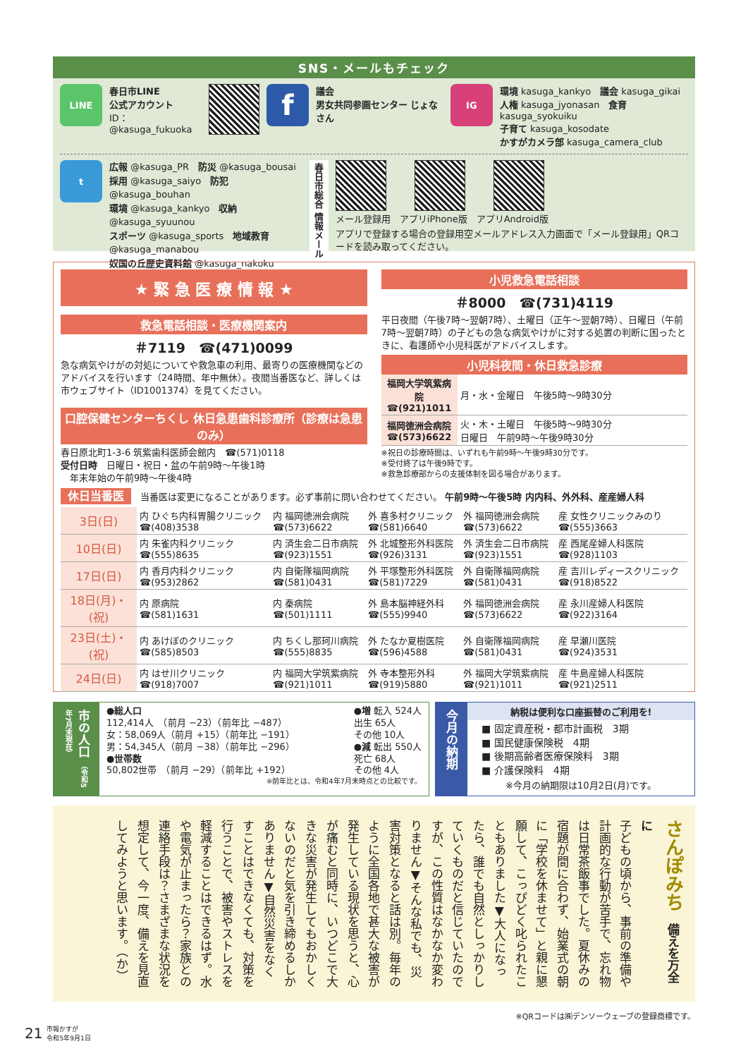SNS・メールもチェック
LINE
春日市LINE
公式アカウント
ID：@kasuga_fukuoka
f
議会
男女共同参画センター じょなさん
IG
環境 kasuga_kankyo　議会 kasuga_gikai
人権 kasuga_jyonasan　食育 kasuga_syokuiku
子育て kasuga_kosodate
かすがカメラ部 kasuga_camera_club
t
広報 @kasuga_PR　防災 @kasuga_bousai
採用 @kasuga_saiyo　防犯 @kasuga_bouhan
環境 @kasuga_kankyo　収納 @kasuga_syuunou
スポーツ @kasuga_sports　地域教育 @kasuga_manabou
奴国の丘歴史資料館 @kasuga_nakoku
春日市総合 情報メール
メール登録用　アプリiPhone版　アプリAndroid版
アプリで登録する場合の登録用空メールアドレス入力画面で「メール登録用」QRコードを読み取ってください。
★ 緊 急 医 療 情 報 ★
救急電話相談・医療機関案内
＃7119　☎(471)0099
急な病気やけがの対処についてや救急車の利用、最寄りの医療機関などのアドバイスを行います（24時間、年中無休）。夜間当番医など、詳しくは市ウェブサイト（ID1001374）を見てください。
口腔保健センターちくし 休日急患歯科診療所（診療は急患のみ）
春日原北町1-3-6 筑紫歯科医師会館内　☎(571)0118
受付日時　日曜日・祝日・盆の午前9時～午後1時
　年末年始の午前9時～午後4時
小児救急電話相談
＃8000　☎(731)4119
平日夜間（午後7時～翌朝7時）、土曜日（正午～翌朝7時）、日曜日（午前7時～翌朝7時）の子どもの急な病気やけがに対する処置の判断に困ったときに、看護師や小児科医がアドバイスします。
小児科夜間・休日救急診療
| 福岡大学筑紫病院 ☎(921)1011 | 月・水・金曜日 午後5時～9時30分 |
| 福岡徳洲会病院 ☎(573)6622 | 火・木・土曜日 午後5時～9時30分 日曜日 午前9時～午後9時30分 |
※祝日の診療時間は、いずれも午前9時～午後9時30分です。
※受付終了は午後9時です。
※救急診療部からの支援体制を図る場合があります。
休日当番医　当番医は変更になることがあります。必ず事前に問い合わせてください。 午前9時～午後5時 内内科、外外科、産産婦人科
| 3日(日) | 内 ひぐち内科胃腸クリニック ☎(408)3538 | 内 福岡徳洲会病院 ☎(573)6622 | 外 喜多村クリニック ☎(581)6640 | 外 福岡徳洲会病院 ☎(573)6622 | 産 女性クリニックみのり ☎(555)3663 |
| 10日(日) | 内 朱雀内科クリニック ☎(555)8635 | 内 済生会二日市病院 ☎(923)1551 | 外 北城整形外科医院 ☎(926)3131 | 外 済生会二日市病院 ☎(923)1551 | 産 西尾産婦人科医院 ☎(928)1103 |
| 17日(日) | 内 香月内科クリニック ☎(953)2862 | 内 自衛隊福岡病院 ☎(581)0431 | 外 平塚整形外科医院 ☎(581)7229 | 外 自衛隊福岡病院 ☎(581)0431 | 産 吉川レディースクリニック ☎(918)8522 |
| 18日(月)・(祝) | 内 原病院 ☎(581)1631 | 内 秦病院 ☎(501)1111 | 外 島本脳神経外科 ☎(555)9940 | 外 福岡徳洲会病院 ☎(573)6622 | 産 永川産婦人科医院 ☎(922)3164 |
| 23日(土)・(祝) | 内 あけぼのクリニック ☎(585)8503 | 内 ちくし那珂川病院 ☎(555)8835 | 外 たなか夏樹医院 ☎(596)4588 | 外 自衛隊福岡病院 ☎(581)0431 | 産 早瀬川医院 ☎(924)3531 |
| 24日(日) | 内 はせ川クリニック ☎(918)7007 | 内 福岡大学筑紫病院 ☎(921)1011 | 外 寺本整形外科 ☎(919)5880 | 外 福岡大学筑紫病院 ☎(921)1011 | 産 牛島産婦人科医院 ☎(921)2511 |
市の人口 （令和5年7月末現在）
●総人口
112,414人　（前月 −23）（前年比 −487）
女：58,069人（前月 +15）（前年比 −191）
男：54,345人（前月 −38）（前年比 −296）
●世帯数
50,802世帯　（前月 −29）（前年比 +192）
●増 転入 524人
出生 65人
その他 10人
●減 転出 550人
死亡 68人
その他 4人
※前年比とは、令和4年7月末時点との比較です。
今月の納期
納税は便利な口座振替のご利用を!
■ 固定資産税・都市計画税　3期
■ 国民健康保険税　4期
■ 後期高齢者医療保険料　3期
■ 介護保険料　4期
※今月の納期限は10月2日(月)です。
さんぽみち　備えを万全に
子どもの頃から、事前の準備や計画的な行動が苦手で、忘れ物は日常茶飯事でした。夏休みの宿題が間に合わず、始業式の朝に「学校を休ませて」と親に懇願して、こっぴどく叱られたこともありました▼大人になったら、誰でも自然としっかりしていくものだと信じていたのですが、この性質はなかなか変わりません▼そんな私でも、災害対策となると話は別。毎年のように全国各地で甚大な被害が発生している現状を思うと、心が痛むと同時に、いつどこで大きな災害が発生してもおかしくないのだと気を引き締めるしかありません▼自然災害をなくすことはできなくても、対策を行うことで、被害やストレスを軽減することはできるはず。水や電気が止まったら？家族との連絡手段は？さまざまな状況を想定して、今一度、備えを見直してみようと思います。（か）
※QRコードは㈱デンソーウェーブの登録商標です。
21 市報かすが
令和5年9月1日